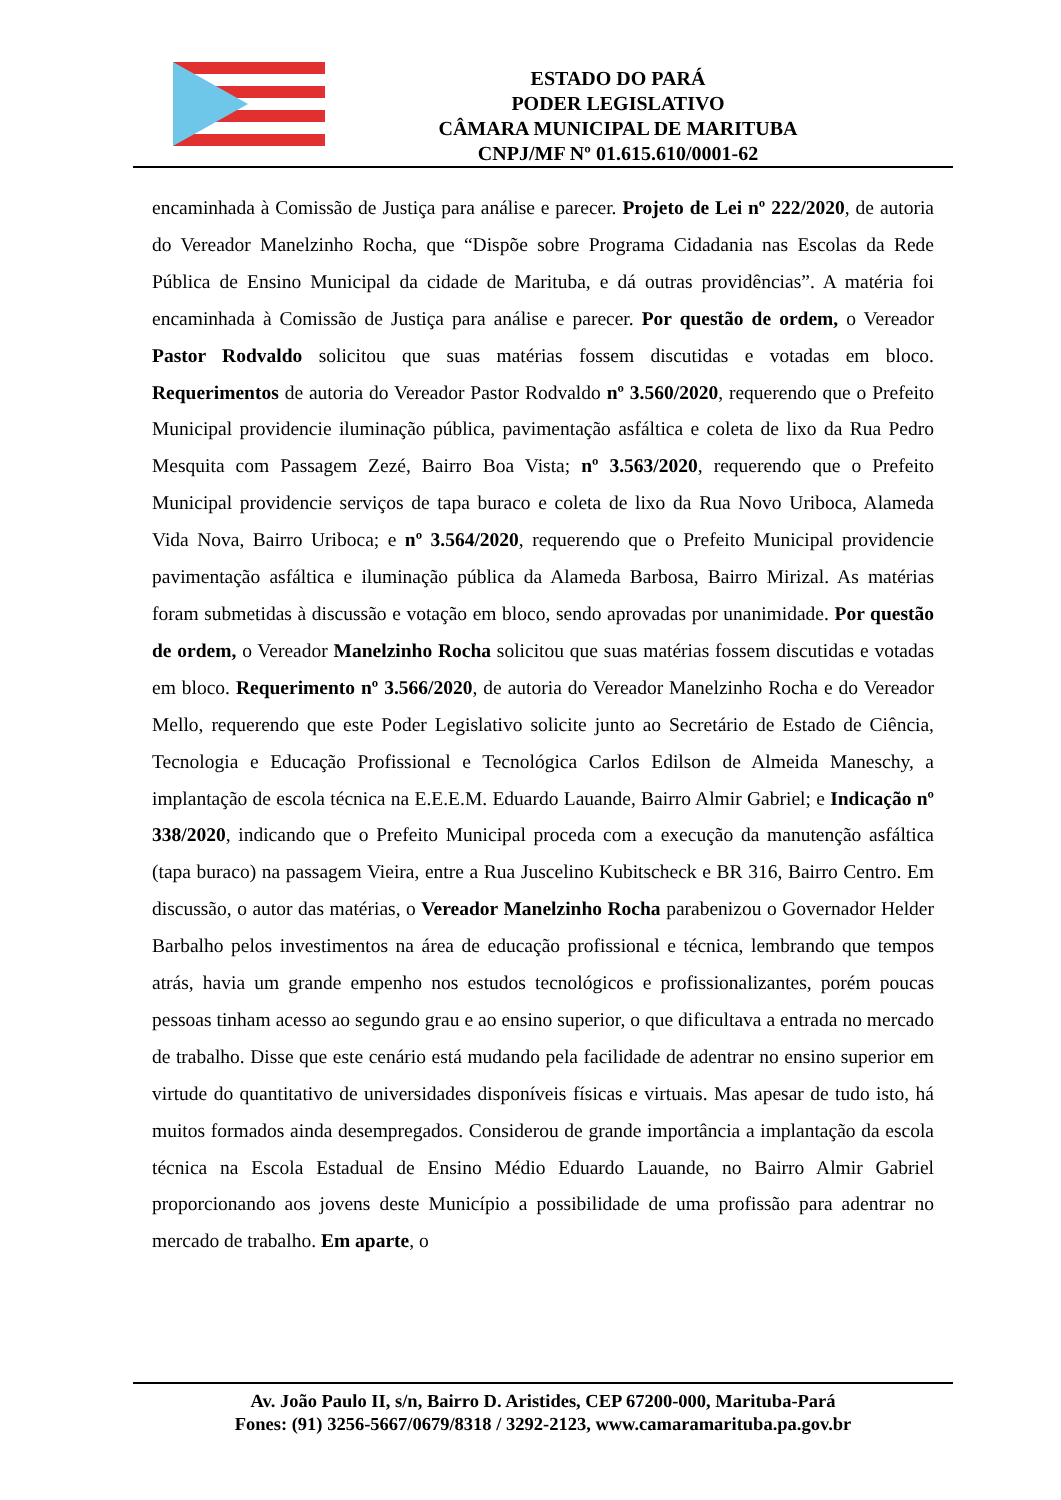ESTADO DO PARÁ
PODER LEGISLATIVO
CÂMARA MUNICIPAL DE MARITUBA
CNPJ/MF Nº 01.615.610/0001-62
encaminhada à Comissão de Justiça para análise e parecer. Projeto de Lei nº 222/2020, de autoria do Vereador Manelzinho Rocha, que “Dispõe sobre Programa Cidadania nas Escolas da Rede Pública de Ensino Municipal da cidade de Marituba, e dá outras providências”. A matéria foi encaminhada à Comissão de Justiça para análise e parecer. Por questão de ordem, o Vereador Pastor Rodvaldo solicitou que suas matérias fossem discutidas e votadas em bloco. Requerimentos de autoria do Vereador Pastor Rodvaldo nº 3.560/2020, requerendo que o Prefeito Municipal providencie iluminação pública, pavimentação asfáltica e coleta de lixo da Rua Pedro Mesquita com Passagem Zezé, Bairro Boa Vista; nº 3.563/2020, requerendo que o Prefeito Municipal providencie serviços de tapa buraco e coleta de lixo da Rua Novo Uriboca, Alameda Vida Nova, Bairro Uriboca; e nº 3.564/2020, requerendo que o Prefeito Municipal providencie pavimentação asfáltica e iluminação pública da Alameda Barbosa, Bairro Mirizal. As matérias foram submetidas à discussão e votação em bloco, sendo aprovadas por unanimidade. Por questão de ordem, o Vereador Manelzinho Rocha solicitou que suas matérias fossem discutidas e votadas em bloco. Requerimento nº 3.566/2020, de autoria do Vereador Manelzinho Rocha e do Vereador Mello, requerendo que este Poder Legislativo solicite junto ao Secretário de Estado de Ciência, Tecnologia e Educação Profissional e Tecnológica Carlos Edilson de Almeida Maneschy, a implantação de escola técnica na E.E.E.M. Eduardo Lauande, Bairro Almir Gabriel; e Indicação nº 338/2020, indicando que o Prefeito Municipal proceda com a execução da manutenção asfáltica (tapa buraco) na passagem Vieira, entre a Rua Juscelino Kubitscheck e BR 316, Bairro Centro. Em discussão, o autor das matérias, o Vereador Manelzinho Rocha parabenizou o Governador Helder Barbalho pelos investimentos na área de educação profissional e técnica, lembrando que tempos atrás, havia um grande empenho nos estudos tecnológicos e profissionalizantes, porém poucas pessoas tinham acesso ao segundo grau e ao ensino superior, o que dificultava a entrada no mercado de trabalho. Disse que este cenário está mudando pela facilidade de adentrar no ensino superior em virtude do quantitativo de universidades disponíveis físicas e virtuais. Mas apesar de tudo isto, há muitos formados ainda desempregados. Considerou de grande importância a implantação da escola técnica na Escola Estadual de Ensino Médio Eduardo Lauande, no Bairro Almir Gabriel proporcionando aos jovens deste Município a possibilidade de uma profissão para adentrar no mercado de trabalho. Em aparte, o
Av. João Paulo II, s/n, Bairro D. Aristides, CEP 67200-000, Marituba-Pará
Fones: (91) 3256-5667/0679/8318 / 3292-2123, www.camaramarituba.pa.gov.br